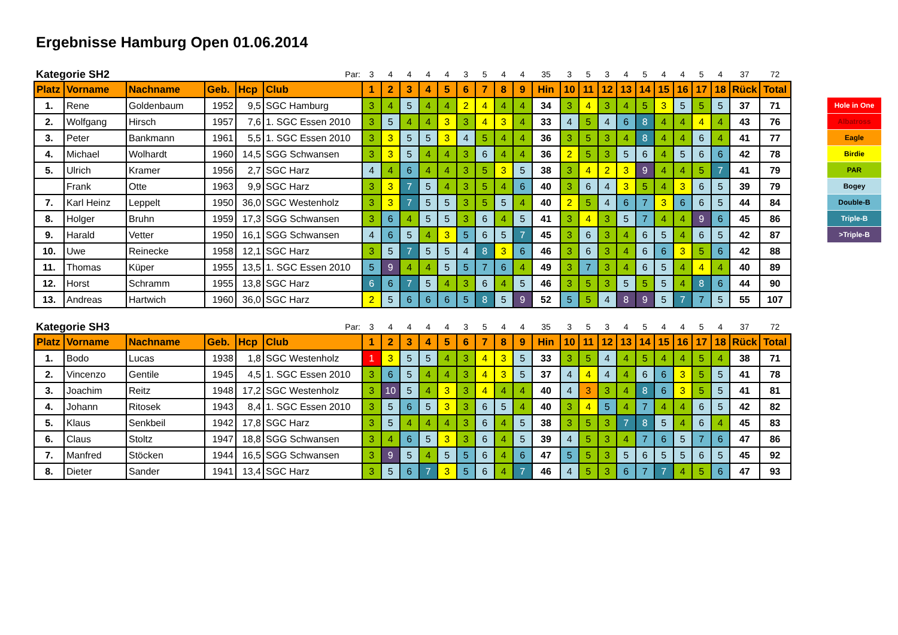Ergebnisse Hamburg Open 01.06.2014
| Kategorie SH2 | | | | | Par: | 3 | 4 | 4 | 4 | 4 | 3 | 5 | 4 | 4 | 35 | 3 | 5 | 3 | 4 | 5 | 4 | 4 | 5 | 4 | 37 | 72 |
| Platz | Vorname | Nachname | Geb. | Hcp | Club | 1 | 2 | 3 | 4 | 5 | 6 | 7 | 8 | 9 | Hin | 10 | 11 | 12 | 13 | 14 | 15 | 16 | 17 | 18 | Rück | Total |
| 1. | Rene | Goldenbaum | 1952 | 9,5 | SGC Hamburg | 3 | 4 | 5 | 4 | 4 | 2 | 4 | 4 | 4 | 34 | 3 | 4 | 3 | 4 | 5 | 3 | 5 | 5 | 5 | 37 | 71 |
| 2. | Wolfgang | Hirsch | 1957 | 7,6 | 1. SGC Essen 2010 | 3 | 5 | 4 | 4 | 3 | 3 | 4 | 3 | 4 | 33 | 4 | 5 | 4 | 6 | 8 | 4 | 4 | 4 | 4 | 43 | 76 |
| 3. | Peter | Bankmann | 1961 | 5,5 | 1. SGC Essen 2010 | 3 | 3 | 5 | 5 | 3 | 4 | 5 | 4 | 4 | 36 | 3 | 5 | 3 | 4 | 8 | 4 | 4 | 6 | 4 | 41 | 77 |
| 4. | Michael | Wolhardt | 1960 | 14,5 | SGG Schwansen | 3 | 3 | 5 | 4 | 4 | 3 | 6 | 4 | 4 | 36 | 2 | 5 | 3 | 5 | 6 | 4 | 5 | 6 | 6 | 42 | 78 |
| 5. | Ulrich | Kramer | 1956 | 2,7 | SGC Harz | 4 | 4 | 6 | 4 | 4 | 3 | 5 | 3 | 5 | 38 | 3 | 4 | 2 | 3 | 9 | 4 | 4 | 5 | 7 | 41 | 79 |
| | Frank | Otte | 1963 | 9,9 | SGC Harz | 3 | 3 | 7 | 5 | 4 | 3 | 5 | 4 | 6 | 40 | 3 | 6 | 4 | 3 | 5 | 4 | 3 | 6 | 5 | 39 | 79 |
| 7. | Karl Heinz | Leppelt | 1950 | 36,0 | SGC Westenholz | 3 | 3 | 7 | 5 | 5 | 3 | 5 | 5 | 4 | 40 | 2 | 5 | 4 | 6 | 7 | 3 | 6 | 6 | 5 | 44 | 84 |
| 8. | Holger | Bruhn | 1959 | 17,3 | SGG Schwansen | 3 | 6 | 4 | 5 | 5 | 3 | 6 | 4 | 5 | 41 | 3 | 4 | 3 | 5 | 7 | 4 | 4 | 9 | 6 | 45 | 86 |
| 9. | Harald | Vetter | 1950 | 16,1 | SGG Schwansen | 4 | 6 | 5 | 4 | 3 | 5 | 6 | 5 | 7 | 45 | 3 | 6 | 3 | 4 | 6 | 5 | 4 | 6 | 5 | 42 | 87 |
| 10. | Uwe | Reinecke | 1958 | 12,1 | SGC Harz | 3 | 5 | 7 | 5 | 5 | 4 | 8 | 3 | 6 | 46 | 3 | 6 | 3 | 4 | 6 | 6 | 3 | 5 | 6 | 42 | 88 |
| 11. | Thomas | Küper | 1955 | 13,5 | 1. SGC Essen 2010 | 5 | 9 | 4 | 4 | 5 | 5 | 7 | 6 | 4 | 49 | 3 | 7 | 3 | 4 | 6 | 5 | 4 | 4 | 4 | 40 | 89 |
| 12. | Horst | Schramm | 1955 | 13,8 | SGC Harz | 6 | 6 | 7 | 5 | 4 | 3 | 6 | 4 | 5 | 46 | 3 | 5 | 3 | 5 | 5 | 5 | 4 | 8 | 6 | 44 | 90 |
| 13. | Andreas | Hartwich | 1960 | 36,0 | SGC Harz | 2 | 5 | 6 | 6 | 6 | 5 | 8 | 5 | 9 | 52 | 5 | 5 | 4 | 8 | 9 | 5 | 7 | 7 | 5 | 55 | 107 |
| Kategorie SH3 | | | | | Par: | 3 | 4 | 4 | 4 | 4 | 3 | 5 | 4 | 4 | 35 | 3 | 5 | 3 | 4 | 5 | 4 | 4 | 5 | 4 | 37 | 72 |
| Platz | Vorname | Nachname | Geb. | Hcp | Club | 1 | 2 | 3 | 4 | 5 | 6 | 7 | 8 | 9 | Hin | 10 | 11 | 12 | 13 | 14 | 15 | 16 | 17 | 18 | Rück | Total |
| 1. | Bodo | Lucas | 1938 | 1,8 | SGC Westenholz | 1 | 3 | 5 | 5 | 4 | 3 | 4 | 3 | 5 | 33 | 3 | 5 | 4 | 4 | 5 | 4 | 4 | 5 | 4 | 38 | 71 |
| 2. | Vincenzo | Gentile | 1945 | 4,5 | 1. SGC Essen 2010 | 3 | 6 | 5 | 4 | 4 | 3 | 4 | 3 | 5 | 37 | 4 | 4 | 4 | 4 | 6 | 6 | 3 | 5 | 5 | 41 | 78 |
| 3. | Joachim | Reitz | 1948 | 17,2 | SGC Westenholz | 3 | 10 | 5 | 4 | 3 | 3 | 4 | 4 | 4 | 40 | 4 | 3 | 3 | 4 | 8 | 6 | 3 | 5 | 5 | 41 | 81 |
| 4. | Johann | Ritosek | 1943 | 8,4 | 1. SGC Essen 2010 | 3 | 5 | 6 | 5 | 3 | 3 | 6 | 5 | 4 | 40 | 3 | 4 | 5 | 4 | 7 | 4 | 4 | 6 | 5 | 42 | 82 |
| 5. | Klaus | Senkbeil | 1942 | 17,8 | SGC Harz | 3 | 5 | 4 | 4 | 4 | 3 | 6 | 4 | 5 | 38 | 3 | 5 | 3 | 7 | 8 | 5 | 4 | 6 | 4 | 45 | 83 |
| 6. | Claus | Stoltz | 1947 | 18,8 | SGG Schwansen | 3 | 4 | 6 | 5 | 3 | 3 | 6 | 4 | 5 | 39 | 4 | 5 | 3 | 4 | 7 | 6 | 5 | 7 | 6 | 47 | 86 |
| 7. | Manfred | Stöcken | 1944 | 16,5 | SGG Schwansen | 3 | 9 | 5 | 4 | 5 | 5 | 6 | 4 | 6 | 47 | 5 | 5 | 3 | 5 | 6 | 5 | 5 | 6 | 5 | 45 | 92 |
| 8. | Dieter | Sander | 1941 | 13,4 | SGC Harz | 3 | 5 | 6 | 7 | 3 | 5 | 6 | 4 | 7 | 46 | 4 | 5 | 3 | 6 | 7 | 7 | 4 | 5 | 6 | 47 | 93 |
Hole in One
Albatross
Eagle
Birdie
PAR
Bogey
Double-B
Triple-B
>Triple-B